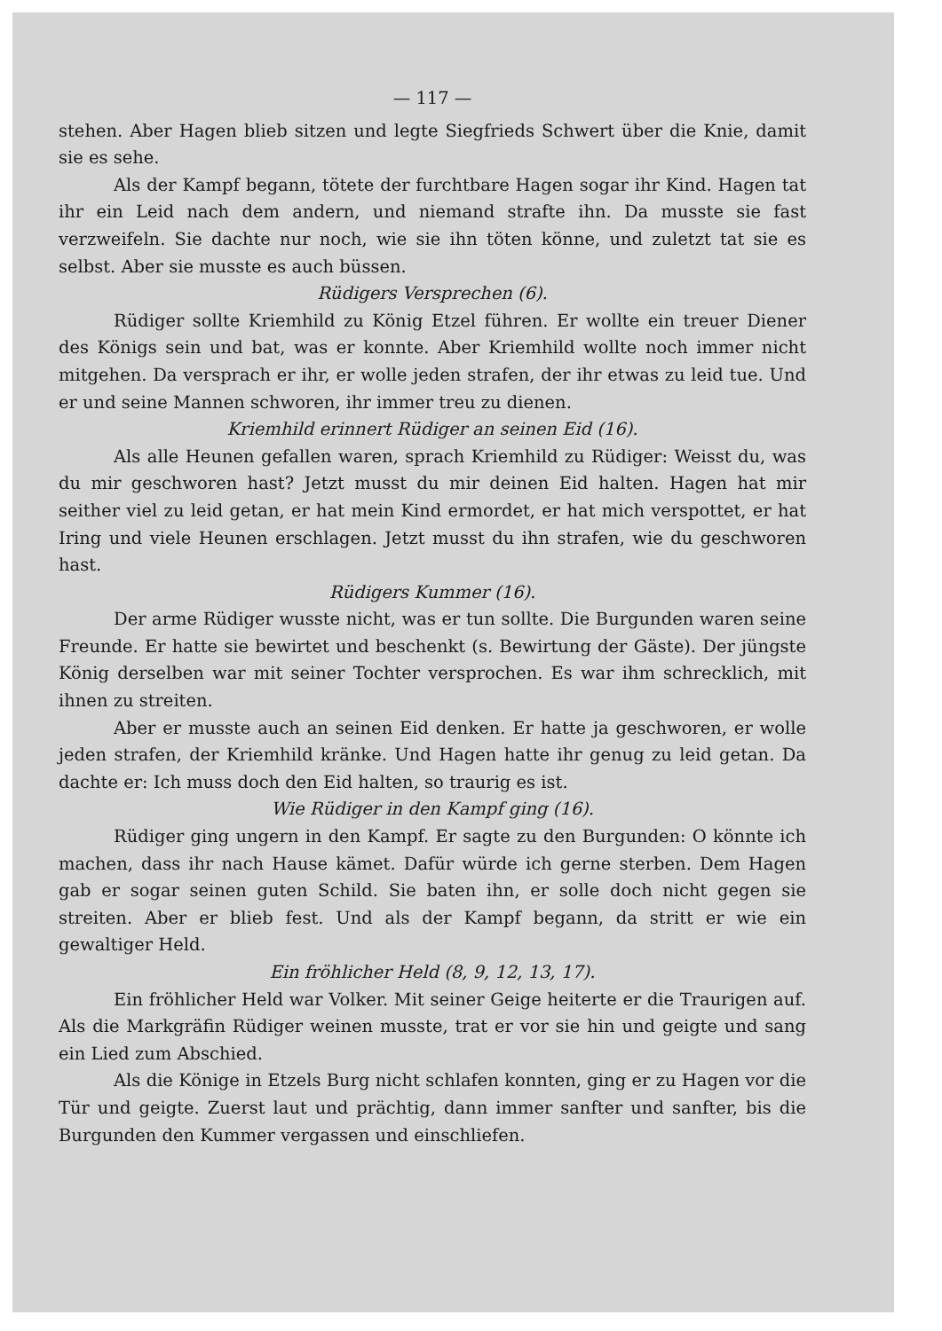— 117 —
stehen. Aber Hagen blieb sitzen und legte Siegfrieds Schwert über die Knie, damit sie es sehe.
Als der Kampf begann, tötete der furchtbare Hagen sogar ihr Kind. Hagen tat ihr ein Leid nach dem andern, und niemand strafte ihn. Da musste sie fast verzweifeln. Sie dachte nur noch, wie sie ihn töten könne, und zuletzt tat sie es selbst. Aber sie musste es auch büssen.
Rüdigers Versprechen (6).
Rüdiger sollte Kriemhild zu König Etzel führen. Er wollte ein treuer Diener des Königs sein und bat, was er konnte. Aber Kriemhild wollte noch immer nicht mitgehen. Da versprach er ihr, er wolle jeden strafen, der ihr etwas zu leid tue. Und er und seine Mannen schworen, ihr immer treu zu dienen.
Kriemhild erinnert Rüdiger an seinen Eid (16).
Als alle Heunen gefallen waren, sprach Kriemhild zu Rüdiger: Weisst du, was du mir geschworen hast? Jetzt musst du mir deinen Eid halten. Hagen hat mir seither viel zu leid getan, er hat mein Kind ermordet, er hat mich verspottet, er hat Iring und viele Heunen erschlagen. Jetzt musst du ihn strafen, wie du geschworen hast.
Rüdigers Kummer (16).
Der arme Rüdiger wusste nicht, was er tun sollte. Die Burgunden waren seine Freunde. Er hatte sie bewirtet und beschenkt (s. Bewirtung der Gäste). Der jüngste König derselben war mit seiner Tochter versprochen. Es war ihm schrecklich, mit ihnen zu streiten.
Aber er musste auch an seinen Eid denken. Er hatte ja geschworen, er wolle jeden strafen, der Kriemhild kränke. Und Hagen hatte ihr genug zu leid getan. Da dachte er: Ich muss doch den Eid halten, so traurig es ist.
Wie Rüdiger in den Kampf ging (16).
Rüdiger ging ungern in den Kampf. Er sagte zu den Burgunden: O könnte ich machen, dass ihr nach Hause kämet. Dafür würde ich gerne sterben. Dem Hagen gab er sogar seinen guten Schild. Sie baten ihn, er solle doch nicht gegen sie streiten. Aber er blieb fest. Und als der Kampf begann, da stritt er wie ein gewaltiger Held.
Ein fröhlicher Held (8, 9, 12, 13, 17).
Ein fröhlicher Held war Volker. Mit seiner Geige heiterte er die Traurigen auf. Als die Markgräfin Rüdiger weinen musste, trat er vor sie hin und geigte und sang ein Lied zum Abschied.
Als die Könige in Etzels Burg nicht schlafen konnten, ging er zu Hagen vor die Tür und geigte. Zuerst laut und prächtig, dann immer sanfter und sanfter, bis die Burgunden den Kummer vergassen und einschliefen.